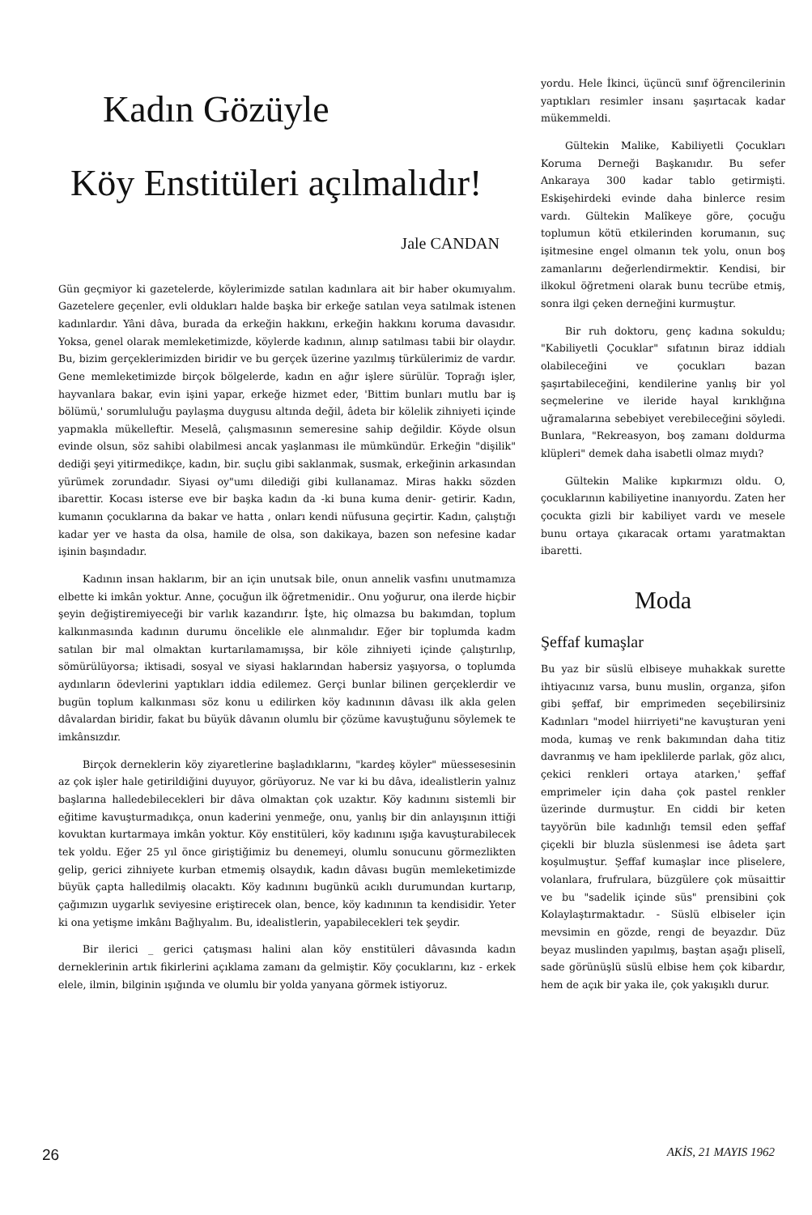Kadın Gözüyle
Köy Enstitüleri açılmalıdır!
Jale CANDAN
Gün geçmiyor ki gazetelerde, köylerimizde satılan kadınlara ait bir haber okumıyalım. Gazetelere geçenler, evli oldukları halde başka bir erkeğe satılan veya satılmak istenen kadınlardır. Yâni dâva, burada da erkeğin hakkını, erkeğin hakkını koruma davasıdır. Yoksa, genel olarak memleketimizde, köylerde kadının, alınıp satılması tabii bir olaydır. Bu, bizim gerçeklerimizden biridir ve bu gerçek üzerine yazılmış türkülerimiz de vardır. Gene memleketimizde birçok bölgelerde, kadın en ağır işlere sürülür. Toprağı işler, hayvanlara bakar, evin işini yapar, erkeğe hizmet eder, 'Bittim bunları mutlu bar iş bölümü,' sorumluluğu paylaşma duygusu altında değil, âdeta bir kölelik zihniyeti içinde yapmakla mükelleftir. Meselâ, çalışmasının semeresine sahip değildir. Köyde olsun evinde olsun, söz sahibi olabilmesi ancak yaşlanması ile mümkündür. Erkeğin "dişilik" dediği şeyi yitirmedikçe, kadın, bir. suçlu gibi saklanmak, susmak, erkeğinin arkasından yürümek zorundadır. Siyasi oy"umı dilediği gibi kullanamaz. Miras hakkı sözden ibarettir. Kocası isterse eve bir başka kadın da -ki buna kuma denir- getirir. Kadın, kumanın çocuklarına da bakar ve hatta , onları kendi nüfusuna geçirtir. Kadın, çalıştığı kadar yer ve hasta da olsa, hamile de olsa, son dakikaya, bazen son nefesine kadar işinin başındadır.
Kadının insan haklarım, bir an için unutsak bile, onun annelik vasfını unutmamıza elbette ki imkân yoktur. Anne, çocuğun ilk öğretmenidir.. Onu yoğurur, ona ilerde hiçbir şeyin değiştiremiyeceği bir varlık kazandırır. İşte, hiç olmazsa bu bakımdan, toplum kalkınmasında kadının durumu öncelikle ele alınmalıdır. Eğer bir toplumda kadm satılan bir mal olmaktan kurtarılamamışsa, bir köle zihniyeti içinde çalıştırılıp, sömürülüyorsa; iktisadi, sosyal ve siyasi haklarından habersiz yaşıyorsa, o toplumda aydınların ödevlerini yaptıkları iddia edilemez. Gerçi bunlar bilinen gerçeklerdir ve bugün toplum kalkınması söz konu u edilirken köy kadınının dâvası ilk akla gelen dâvalardan biridir, fakat bu büyük dâvanın olumlu bir çözüme kavuştuğunu söylemek te imkânsızdır.
Birçok derneklerin köy ziyaretlerine başladıklarını, "kardeş köyler" müessesesinin az çok işler hale getirildiğini duyuyor, görüyoruz. Ne var ki bu dâva, idealistlerin yalnız başlarına halledebilecekleri bir dâva olmaktan çok uzaktır. Köy kadınını sistemli bir eğitime kavuşturmadıkça, onun kaderini yenmeğe, onu, yanlış bir din anlayışının ittiği kovuktan kurtarmaya imkân yoktur. Köy enstitüleri, köy kadınını ışığa kavuşturabilecek tek yoldu. Eğer 25 yıl önce giriştiğimiz bu denemeyi, olumlu sonucunu görmezlikten gelip, gerici zihniyete kurban etmemiş olsaydık, kadın dâvası bugün memleketimizde büyük çapta halledilmiş olacaktı. Köy kadınını bugünkü acıklı durumundan kurtarıp, çağımızın uygarlık seviyesine eriştirecek olan, bence, köy kadınının ta kendisidir. Yeter ki ona yetişme imkânı Bağlıyalım. Bu, idealistlerin, yapabilecekleri tek şeydir.
Bir ilerici _ gerici çatışması halini alan köy enstitüleri dâvasında kadın derneklerinin artık fikirlerini açıklama zamanı da gelmiştir. Köy çocuklarını, kız - erkek elele, ilmin, bilginin ışığında ve olumlu bir yolda yanyana görmek istiyoruz.
yordu. Hele İkinci, üçüncü sınıf öğrencilerinin yaptıkları resimler insanı şaşırtacak kadar mükemmeldi.
Gültekin Malike, Kabiliyetli Çocukları Koruma Derneği Başkanıdır. Bu sefer Ankaraya 300 kadar tablo getirmişti. Eskişehirdeki evinde daha binlerce resim vardı. Gültekin Malîkeye göre, çocuğu toplumun kötü etkilerinden korumanın, suç işitmesine engel olmanın tek yolu, onun boş zamanlarını değerlendirmektir. Kendisi, bir ilkokul öğretmeni olarak bunu tecrübe etmiş, sonra ilgi çeken derneğini kurmuştur.
Bir ruh doktoru, genç kadına sokuldu; "Kabiliyetli Çocuklar" sıfatının biraz iddialı olabileceğini ve çocukları bazan şaşırtabileceğini, kendilerine yanlış bir yol seçmelerine ve ileride hayal kırıklığına uğramalarına sebebiyet verebileceğini söyledi. Bunlara, "Rekreasyon, boş zamanı doldurma klüpleri" demek daha isabetli olmaz mıydı?
Gültekin Malike kıpkırmızı oldu. O, çocuklarının kabiliyetine inanıyordu. Zaten her çocukta gizli bir kabiliyet vardı ve mesele bunu ortaya çıkaracak ortamı yaratmaktan ibaretti.
Moda
Şeffaf kumaşlar
Bu yaz bir süslü elbiseye muhakkak surette ihtiyacınız varsa, bunu muslin, organza, şifon gibi şeffaf, bir emprimeden seçebilirsiniz Kadınları "model hiirriyeti"ne kavuşturan yeni moda, kumaş ve renk bakımından daha titiz davranmış ve ham ipeklilerde parlak, göz alıcı, çekici renkleri ortaya atarken,' şeffaf emprimeler için daha çok pastel renkler üzerinde durmuştur. En ciddi bir keten tayyörün bile kadınlığı temsil eden şeffaf çiçekli bir bluzla süslenmesi ise âdeta şart koşulmuştur. Şeffaf kumaşlar ince pliselere, volanlara, frufrulara, büzgülere çok müsaittir ve bu "sadelik içinde süs" prensibini çok Kolaylaştırmaktadır. - Süslü elbiseler için mevsimin en gözde, rengi de beyazdır. Düz beyaz muslinden yapılmış, baştan aşağı pliselî, sade görünüşlü süslü elbise hem çok kibardır, hem de açık bir yaka ile, çok yakışıklı durur.
26 AKİS, 21 MAYIS 1962